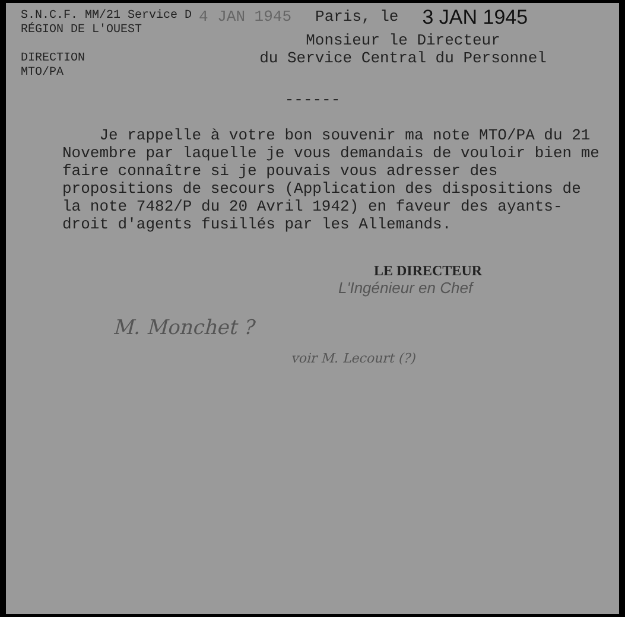S.N.C.F. MM/21 Service D
RÉGION DE L'OUEST
DIRECTION
MTO/PA
4 JAN 1945 Paris, le 3 JAN 1945
Monsieur le Directeur
du Service Central du Personnel
------
Je rappelle à votre bon souvenir ma note MTO/PA du 21 Novembre par laquelle je vous demandais de vouloir bien me faire connaître si je pouvais vous adresser des propositions de secours (Application des dispositions de la note 7482/P du 20 Avril 1942) en faveur des ayants-droit d'agents fusillés par les Allemands.
LE DIRECTEUR
L'Ingénieur en Chef
M. Monchet ?
voir M. Lecourt (?)